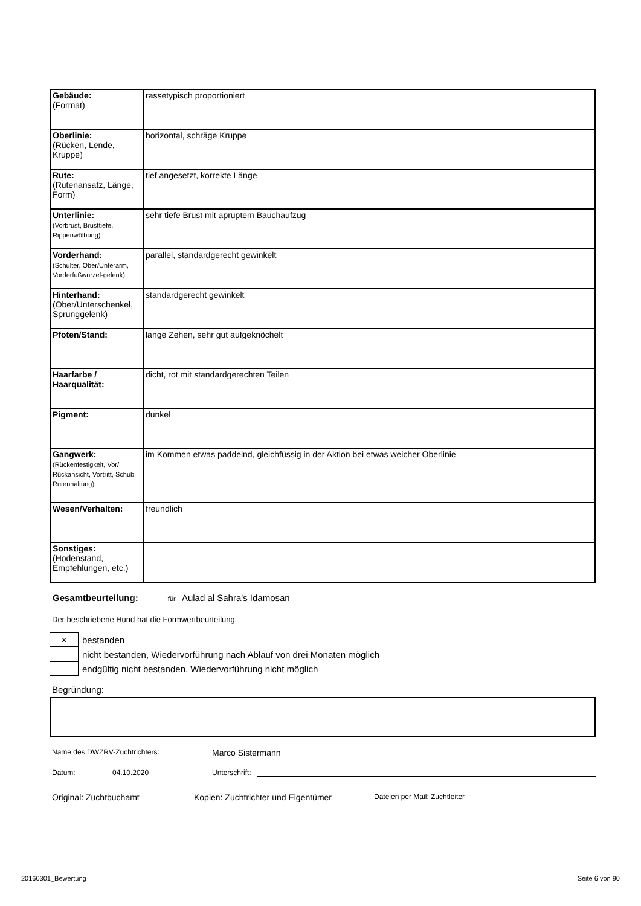| Gebäude: (Format) | rassetypisch proportioniert |
| Oberlinie: (Rücken, Lende, Kruppe) | horizontal, schräge Kruppe |
| Rute: (Rutenansatz, Länge, Form) | tief angesetzt, korrekte Länge |
| Unterlinie: (Vorbrust, Brusttiefe, Rippenwölbung) | sehr tiefe Brust mit apruptem Bauchaufzug |
| Vorderhand: (Schulter, Ober/Unterarm, Vorderfußwurzel-gelenk) | parallel, standardgerecht gewinkelt |
| Hinterhand: (Ober/Unterschenkel, Sprunggelenk) | standardgerecht gewinkelt |
| Pfoten/Stand: | lange Zehen, sehr gut aufgeknöchelt |
| Haarfarbe / Haarqualität: | dicht, rot mit standardgerechten Teilen |
| Pigment: | dunkel |
| Gangwerk: (Rückenfestigkeit, Vor/ Rückansicht, Vortritt, Schub, Rutenhaltung) | im Kommen etwas paddelnd, gleichfüssig in der Aktion bei etwas weicher Oberlinie |
| Wesen/Verhalten: | freundlich |
| Sonstiges: (Hodenstand, Empfehlungen, etc.) | |
Gesamtbeurteilung: für Aulad al Sahra's Idamosan
Der beschriebene Hund hat die Formwertbeurteilung
xbestanden
nicht bestanden, Wiedervorführung nach Ablauf von drei Monaten möglich
endgültig nicht bestanden, Wiedervorführung nicht möglich
Begründung:
Name des DWZRV-Zuchtrichters: Marco Sistermann
Datum: 04.10.2020 Unterschrift:
Original: Zuchtbuchamt Kopien: Zuchtrichter und Eigentümer Dateien per Mail: Zuchtleiter
20160301_Bewertung Seite 6 von 90